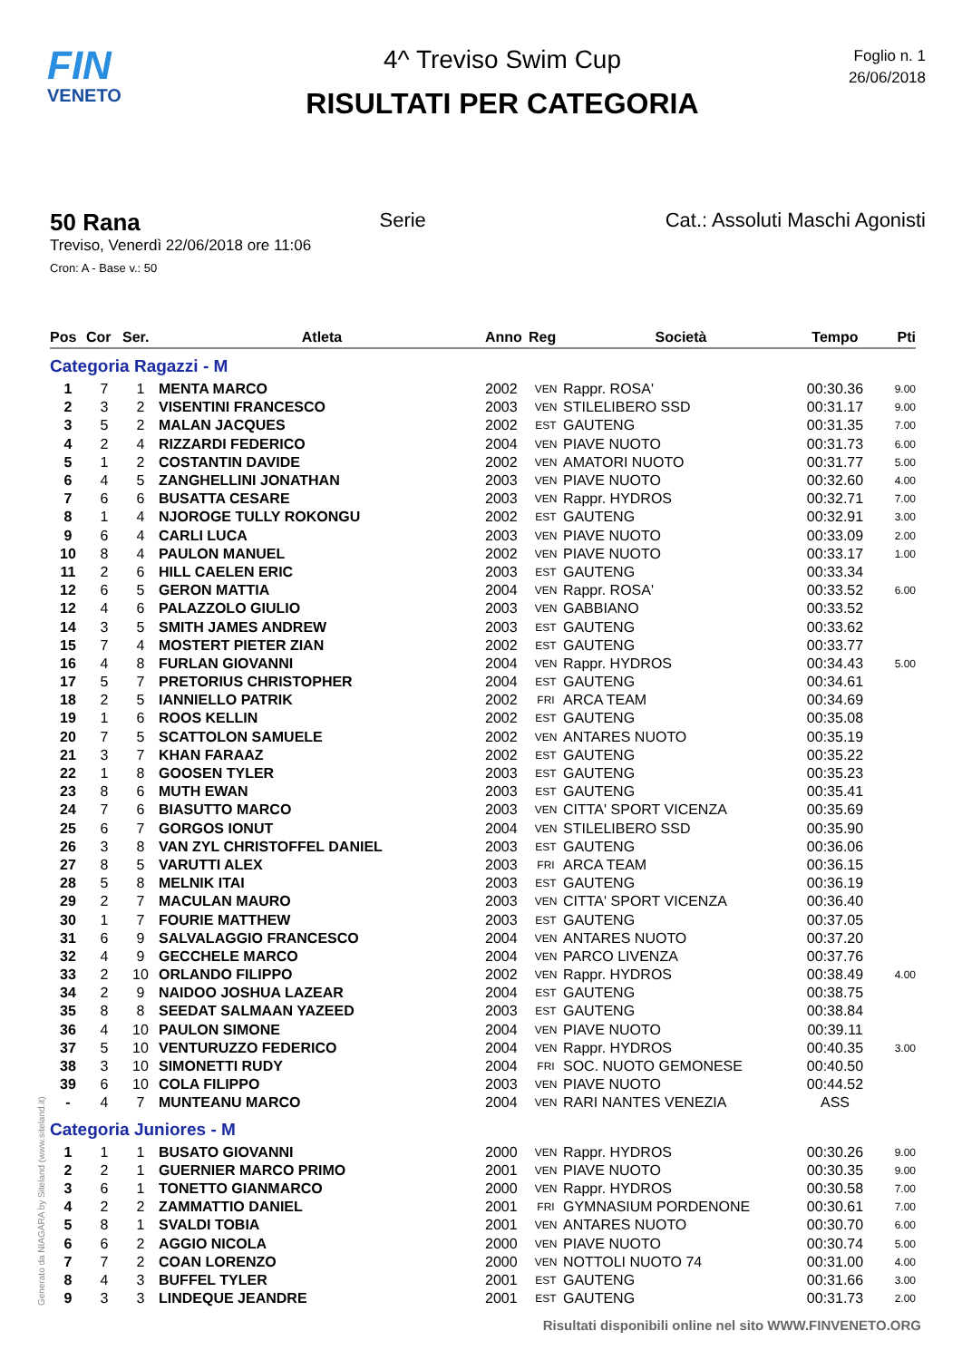FIN
VENETO
4^ Treviso Swim Cup
RISULTATI PER CATEGORIA
Foglio n. 1
26/06/2018
50 Rana Serie Cat.: Assoluti Maschi Agonisti
Treviso, Venerdì 22/06/2018 ore 11:06
Cron: A - Base v.: 50
| Pos | Cor | Ser. | Atleta | Anno | Reg | Società | Tempo | Pti |
| --- | --- | --- | --- | --- | --- | --- | --- | --- |
| Categoria Ragazzi - M | | | | | | | | |
| 1 | 7 | 1 | MENTA MARCO | 2002 | VEN | Rappr. ROSA' | 00:30.36 | 9.00 |
| 2 | 3 | 2 | VISENTINI FRANCESCO | 2003 | VEN | STILELIBERO SSD | 00:31.17 | 9.00 |
| 3 | 5 | 2 | MALAN JACQUES | 2002 | EST | GAUTENG | 00:31.35 | 7.00 |
| 4 | 2 | 4 | RIZZARDI FEDERICO | 2004 | VEN | PIAVE NUOTO | 00:31.73 | 6.00 |
| 5 | 1 | 2 | COSTANTIN DAVIDE | 2002 | VEN | AMATORI NUOTO | 00:31.77 | 5.00 |
| 6 | 4 | 5 | ZANGHELLINI JONATHAN | 2003 | VEN | PIAVE NUOTO | 00:32.60 | 4.00 |
| 7 | 6 | 6 | BUSATTA CESARE | 2003 | VEN | Rappr. HYDROS | 00:32.71 | 7.00 |
| 8 | 1 | 4 | NJOROGE TULLY ROKONGU | 2002 | EST | GAUTENG | 00:32.91 | 3.00 |
| 9 | 6 | 4 | CARLI LUCA | 2003 | VEN | PIAVE NUOTO | 00:33.09 | 2.00 |
| 10 | 8 | 4 | PAULON MANUEL | 2002 | VEN | PIAVE NUOTO | 00:33.17 | 1.00 |
| 11 | 2 | 6 | HILL CAELEN ERIC | 2003 | EST | GAUTENG | 00:33.34 | |
| 12 | 6 | 5 | GERON MATTIA | 2004 | VEN | Rappr. ROSA' | 00:33.52 | 6.00 |
| 12 | 4 | 6 | PALAZZOLO GIULIO | 2003 | VEN | GABBIANO | 00:33.52 | |
| 14 | 3 | 5 | SMITH JAMES ANDREW | 2003 | EST | GAUTENG | 00:33.62 | |
| 15 | 7 | 4 | MOSTERT PIETER ZIAN | 2002 | EST | GAUTENG | 00:33.77 | |
| 16 | 4 | 8 | FURLAN GIOVANNI | 2004 | VEN | Rappr. HYDROS | 00:34.43 | 5.00 |
| 17 | 5 | 7 | PRETORIUS CHRISTOPHER | 2004 | EST | GAUTENG | 00:34.61 | |
| 18 | 2 | 5 | IANNIELLO PATRIK | 2002 | FRI | ARCA TEAM | 00:34.69 | |
| 19 | 1 | 6 | ROOS KELLIN | 2002 | EST | GAUTENG | 00:35.08 | |
| 20 | 7 | 5 | SCATTOLON SAMUELE | 2002 | VEN | ANTARES NUOTO | 00:35.19 | |
| 21 | 3 | 7 | KHAN FARAAZ | 2002 | EST | GAUTENG | 00:35.22 | |
| 22 | 1 | 8 | GOOSEN TYLER | 2003 | EST | GAUTENG | 00:35.23 | |
| 23 | 8 | 6 | MUTH EWAN | 2003 | EST | GAUTENG | 00:35.41 | |
| 24 | 7 | 6 | BIASUTTO MARCO | 2003 | VEN | CITTA' SPORT VICENZA | 00:35.69 | |
| 25 | 6 | 7 | GORGOS IONUT | 2004 | VEN | STILELIBERO SSD | 00:35.90 | |
| 26 | 3 | 8 | VAN ZYL CHRISTOFFEL DANIEL | 2003 | EST | GAUTENG | 00:36.06 | |
| 27 | 8 | 5 | VARUTTI ALEX | 2003 | FRI | ARCA TEAM | 00:36.15 | |
| 28 | 5 | 8 | MELNIK ITAI | 2003 | EST | GAUTENG | 00:36.19 | |
| 29 | 2 | 7 | MACULAN MAURO | 2003 | VEN | CITTA' SPORT VICENZA | 00:36.40 | |
| 30 | 1 | 7 | FOURIE MATTHEW | 2003 | EST | GAUTENG | 00:37.05 | |
| 31 | 6 | 9 | SALVALAGGIO FRANCESCO | 2004 | VEN | ANTARES NUOTO | 00:37.20 | |
| 32 | 4 | 9 | GECCHELE MARCO | 2004 | VEN | PARCO LIVENZA | 00:37.76 | |
| 33 | 2 | 10 | ORLANDO FILIPPO | 2002 | VEN | Rappr. HYDROS | 00:38.49 | 4.00 |
| 34 | 2 | 9 | NAIDOO JOSHUA LAZEAR | 2004 | EST | GAUTENG | 00:38.75 | |
| 35 | 8 | 8 | SEEDAT SALMAAN YAZEED | 2003 | EST | GAUTENG | 00:38.84 | |
| 36 | 4 | 10 | PAULON SIMONE | 2004 | VEN | PIAVE NUOTO | 00:39.11 | |
| 37 | 5 | 10 | VENTURUZZO FEDERICO | 2004 | VEN | Rappr. HYDROS | 00:40.35 | 3.00 |
| 38 | 3 | 10 | SIMONETTI RUDY | 2004 | FRI | SOC. NUOTO GEMONESE | 00:40.50 | |
| 39 | 6 | 10 | COLA FILIPPO | 2003 | VEN | PIAVE NUOTO | 00:44.52 | |
| - | 4 | 7 | MUNTEANU MARCO | 2004 | VEN | RARI NANTES VENEZIA | ASS | |
| Categoria Juniores - M | | | | | | | | |
| 1 | 1 | 1 | BUSATO GIOVANNI | 2000 | VEN | Rappr. HYDROS | 00:30.26 | 9.00 |
| 2 | 2 | 1 | GUERNIER MARCO PRIMO | 2001 | VEN | PIAVE NUOTO | 00:30.35 | 9.00 |
| 3 | 6 | 1 | TONETTO GIANMARCO | 2000 | VEN | Rappr. HYDROS | 00:30.58 | 7.00 |
| 4 | 2 | 2 | ZAMMATTIO DANIEL | 2001 | FRI | GYMNASIUM PORDENONE | 00:30.61 | 7.00 |
| 5 | 8 | 1 | SVALDI TOBIA | 2001 | VEN | ANTARES NUOTO | 00:30.70 | 6.00 |
| 6 | 6 | 2 | AGGIO NICOLA | 2000 | VEN | PIAVE NUOTO | 00:30.74 | 5.00 |
| 7 | 7 | 2 | COAN LORENZO | 2000 | VEN | NOTTOLI NUOTO 74 | 00:31.00 | 4.00 |
| 8 | 4 | 3 | BUFFEL TYLER | 2001 | EST | GAUTENG | 00:31.66 | 3.00 |
| 9 | 3 | 3 | LINDEQUE JEANDRE | 2001 | EST | GAUTENG | 00:31.73 | 2.00 |
Generato da NIAGARA by Siteland (www.siteland.it)
Risultati disponibili online nel sito WWW.FINVENETO.ORG